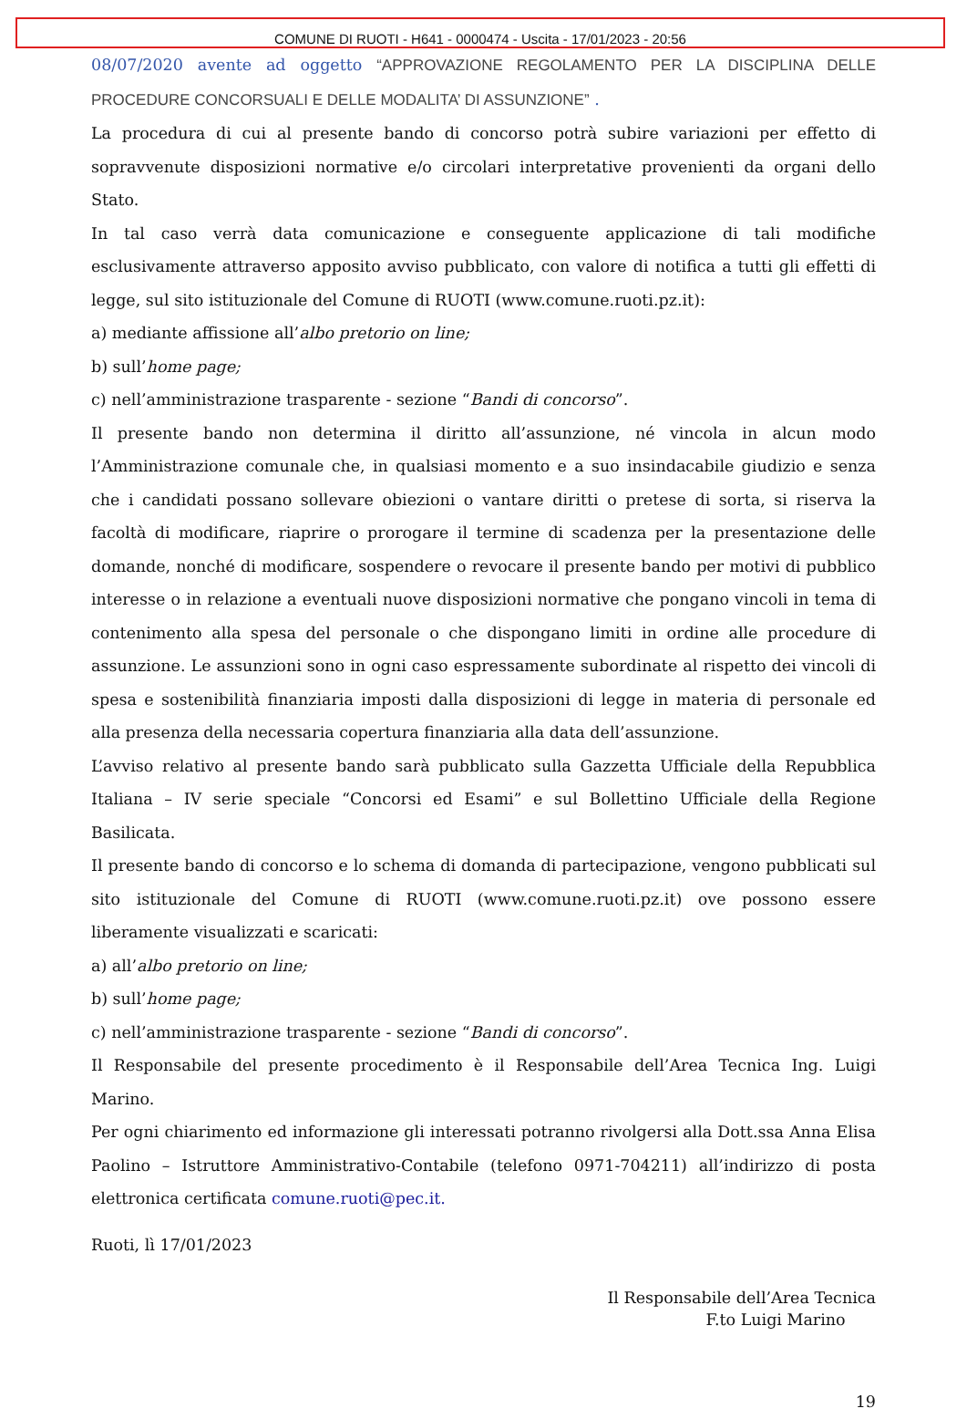COMUNE DI RUOTI - H641 - 0000474 - Uscita - 17/01/2023 - 20:56
08/07/2020 avente ad oggetto “APPROVAZIONE REGOLAMENTO PER LA DISCIPLINA DELLE PROCEDURE CONCORSUALI E DELLE MODALITA’ DI ASSUNZIONE” .
La procedura di cui al presente bando di concorso potrà subire variazioni per effetto di sopravvenute disposizioni normative e/o circolari interpretative provenienti da organi dello Stato.
In tal caso verrà data comunicazione e conseguente applicazione di tali modifiche esclusivamente attraverso apposito avviso pubblicato, con valore di notifica a tutti gli effetti di legge, sul sito istituzionale del Comune di RUOTI (www.comune.ruoti.pz.it):
a) mediante affissione all’albo pretorio on line;
b) sull’home page;
c) nell’amministrazione trasparente - sezione “Bandi di concorso”.
Il presente bando non determina il diritto all’assunzione, né vincola in alcun modo l’Amministrazione comunale che, in qualsiasi momento e a suo insindacabile giudizio e senza che i candidati possano sollevare obiezioni o vantare diritti o pretese di sorta, si riserva la facoltà di modificare, riaprire o prorogare il termine di scadenza per la presentazione delle domande, nonché di modificare, sospendere o revocare il presente bando per motivi di pubblico interesse o in relazione a eventuali nuove disposizioni normative che pongano vincoli in tema di contenimento alla spesa del personale o che dispongano limiti in ordine alle procedure di assunzione. Le assunzioni sono in ogni caso espressamente subordinate al rispetto dei vincoli di spesa e sostenibilità finanziaria imposti dalla disposizioni di legge in materia di personale ed alla presenza della necessaria copertura finanziaria alla data dell’assunzione.
L’avviso relativo al presente bando sarà pubblicato sulla Gazzetta Ufficiale della Repubblica Italiana – IV serie speciale “Concorsi ed Esami” e sul Bollettino Ufficiale della Regione Basilicata.
Il presente bando di concorso e lo schema di domanda di partecipazione, vengono pubblicati sul sito istituzionale del Comune di RUOTI (www.comune.ruoti.pz.it) ove possono essere liberamente visualizzati e scaricati:
a) all’albo pretorio on line;
b) sull’home page;
c) nell’amministrazione trasparente - sezione “Bandi di concorso”.
Il Responsabile del presente procedimento è il Responsabile dell’Area Tecnica Ing. Luigi Marino.
Per ogni chiarimento ed informazione gli interessati potranno rivolgersi alla Dott.ssa Anna Elisa Paolino – Istruttore Amministrativo-Contabile (telefono 0971-704211) all’indirizzo di posta elettronica certificata comune.ruoti@pec.it.
Ruoti, lì 17/01/2023
Il Responsabile dell’Area Tecnica
F.to Luigi Marino
19